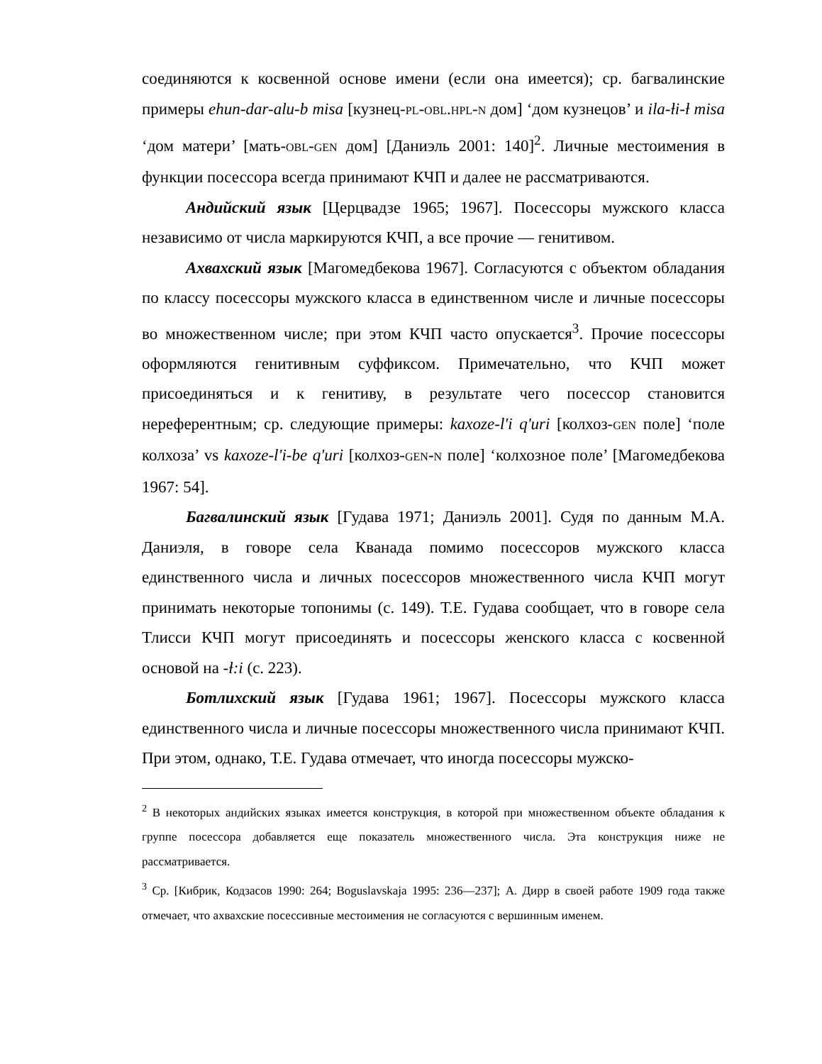соединяются к косвенной основе имени (если она имеется); ср. багвалинские примеры ehun-dar-alu-b misa [кузнец-PL-OBL.HPL-N дом] ‘дом кузнецов’ и ila-ƚi-ƚ misa ‘дом матери’ [мать-OBL-GEN дом] [Даниэль 2001: 140]<sup>2</sup>. Личные местоимения в функции посессора всегда принимают КЧП и далее не рассматриваются.
Андийский язык [Церцвадзе 1965; 1967]. Посессоры мужского класса независимо от числа маркируются КЧП, а все прочие — генитивом.
Ахвахский язык [Магомедбекова 1967]. Согласуются с объектом обладания по классу посессоры мужского класса в единственном числе и личные посессоры во множественном числе; при этом КЧП часто опускается<sup>3</sup>. Прочие посессоры оформляются генитивным суффиксом. Примечательно, что КЧП может присоединяться и к генитиву, в результате чего посессор становится нереферентным; ср. следующие примеры: kaxoze-l'i q'uri [колхоз-GEN поле] ‘поле колхоза’ vs kaxoze-l'i-be q'uri [колхоз-GEN-N поле] ‘колхозное поле’ [Магомедбекова 1967: 54].
Багвалинский язык [Гудава 1971; Даниэль 2001]. Судя по данным М.А. Даниэля, в говоре села Кванада помимо посессоров мужского класса единственного числа и личных посессоров множественного числа КЧП могут принимать некоторые топонимы (с. 149). Т.Е. Гудава сообщает, что в говоре села Тлисси КЧП могут присоединять и посессоры женского класса с косвенной основой на -ƚ:i (с. 223).
Ботлихский язык [Гудава 1961; 1967]. Посессоры мужского класса единственного числа и личные посессоры множественного числа принимают КЧП. При этом, однако, Т.Е. Гудава отмечает, что иногда посессоры мужско-
<sup>2</sup> В некоторых андийских языках имеется конструкция, в которой при множественном объекте обладания к группе посессора добавляется еще показатель множественного числа. Эта конструкция ниже не рассматривается.
<sup>3</sup> Ср. [Кибрик, Кодзасов 1990: 264; Boguslavskaja 1995: 236—237]; А. Дирр в своей работе 1909 года также отмечает, что ахвахские посессивные местоимения не согласуются с вершинным именем.